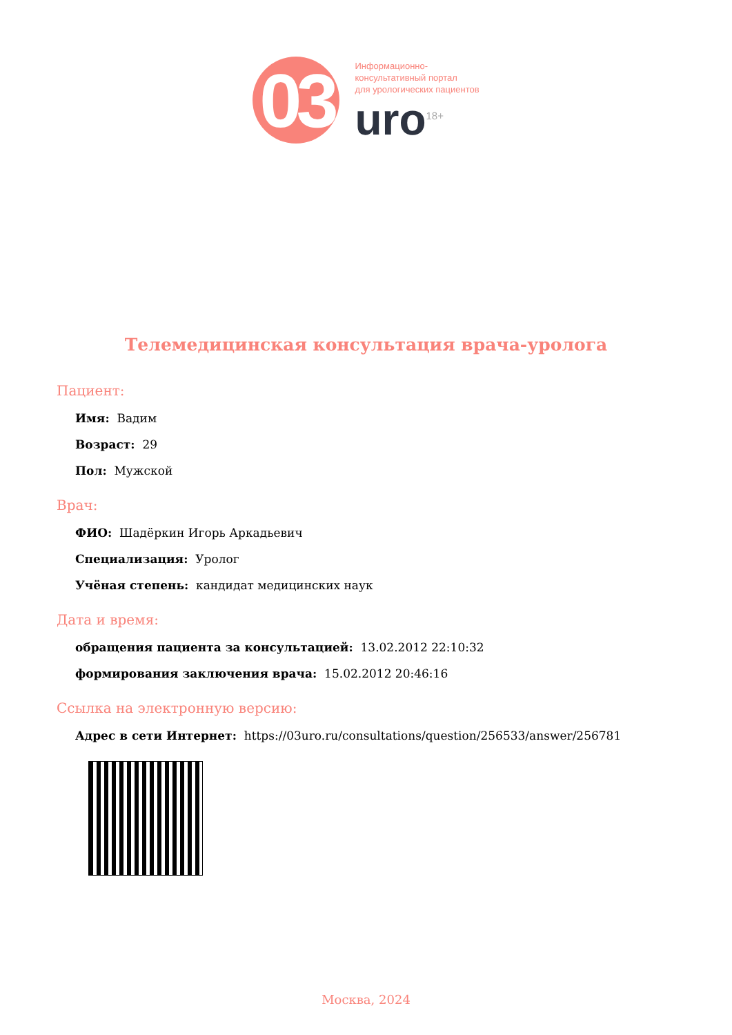03
Информационно-
консультативный портал
для урологических пациентов
uro<sup>18+</sup>
Телемедицинская консультация врача-уролога
Пациент:
Имя: Вадим
Возраст: 29
Пол: Мужской
Врач:
ФИО: Шадёркин Игорь Аркадьевич
Специализация: Уролог
Учёная степень: кандидат медицинских наук
Дата и время:
обращения пациента за консультацией: 13.02.2012 22:10:32
формирования заключения врача: 15.02.2012 20:46:16
Ссылка на электронную версию:
Адрес в сети Интернет: https://03uro.ru/consultations/question/256533/answer/256781
Москва, 2024